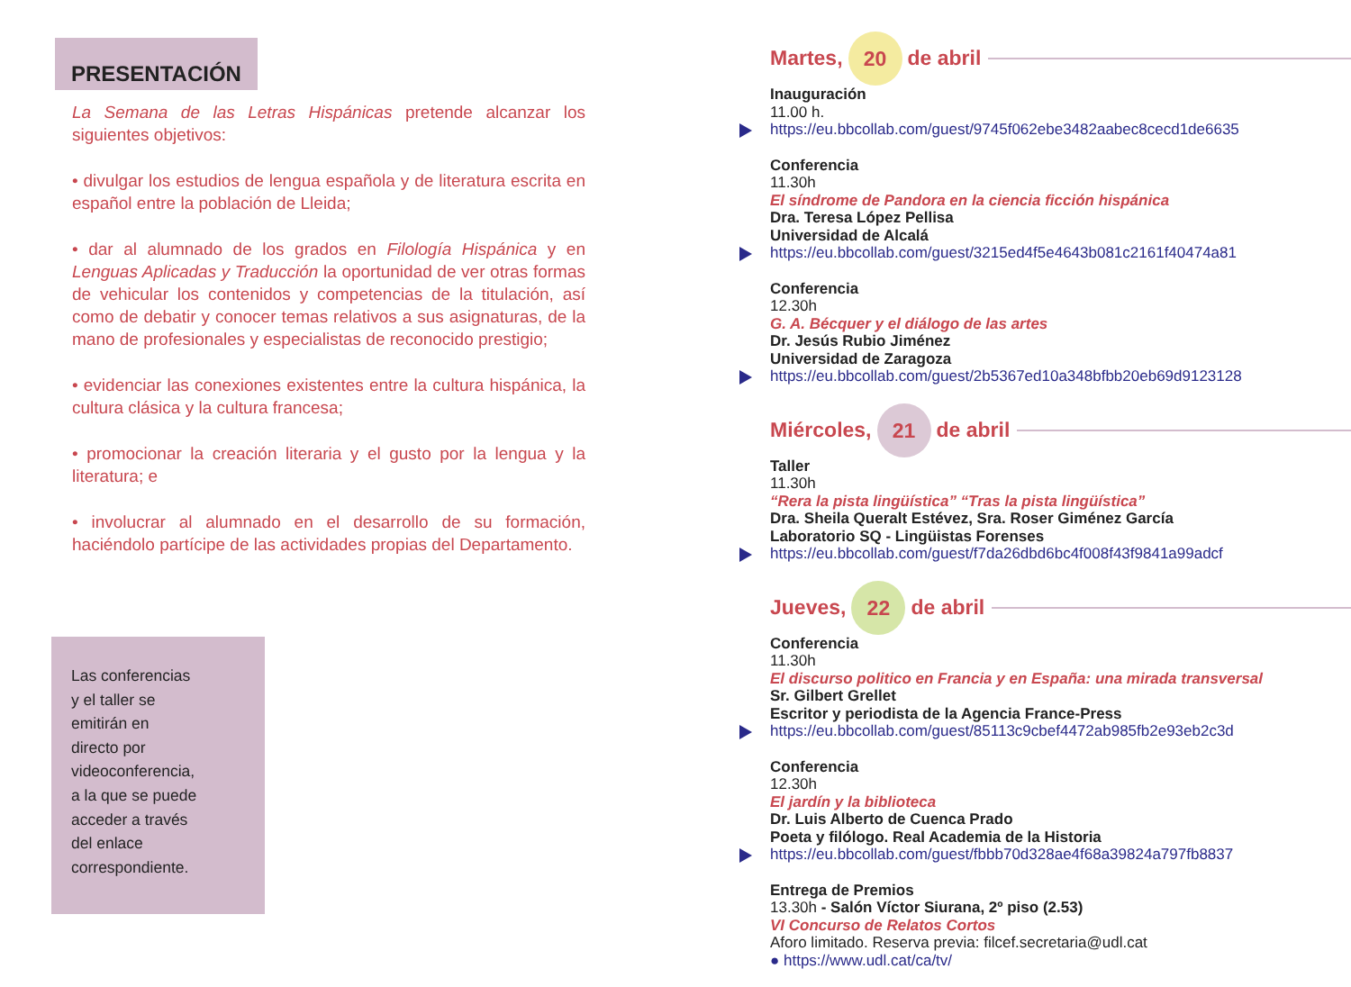PRESENTACIÓN
La Semana de las Letras Hispánicas pretende alcanzar los siguientes objetivos:
• divulgar los estudios de lengua española y de literatura escrita en español entre la población de Lleida;
• dar al alumnado de los grados en Filología Hispánica y en Lenguas Aplicadas y Traducción la oportunidad de ver otras formas de vehicular los contenidos y competencias de la titulación, así como de debatir y conocer temas relativos a sus asignaturas, de la mano de profesionales y especialistas de reconocido prestigio;
• evidenciar las conexiones existentes entre la cultura hispánica, la cultura clásica y la cultura francesa;
• promocionar la creación literaria y el gusto por la lengua y la literatura; e
• involucrar al alumnado en el desarrollo de su formación, haciéndolo partícipe de las actividades propias del Departamento.
Las conferencias
y el taller se
emitirán en
directo por
videoconferencia,
a la que se puede
acceder a través
del enlace
correspondiente.
Martes, 20 de abril
Inauguración
11.00 h.
https://eu.bbcollab.com/guest/9745f062ebe3482aabec8cecd1de6635
Conferencia
11.30h
El síndrome de Pandora en la ciencia ficción hispánica
Dra. Teresa López Pellisa
Universidad de Alcalá
https://eu.bbcollab.com/guest/3215ed4f5e4643b081c2161f40474a81
Conferencia
12.30h
G. A. Bécquer y el diálogo de las artes
Dr. Jesús Rubio Jiménez
Universidad de Zaragoza
https://eu.bbcollab.com/guest/2b5367ed10a348bfbb20eb69d9123128
Miércoles, 21 de abril
Taller
11.30h
“Rera la pista lingüística” “Tras la pista lingüística”
Dra. Sheila Queralt Estévez, Sra. Roser Giménez García
Laboratorio SQ - Lingüistas Forenses
https://eu.bbcollab.com/guest/f7da26dbd6bc4f008f43f9841a99adcf
Jueves, 22 de abril
Conferencia
11.30h
El discurso politico en Francia y en España: una mirada transversal
Sr. Gilbert Grellet
Escritor y periodista de la Agencia France-Press
https://eu.bbcollab.com/guest/85113c9cbef4472ab985fb2e93eb2c3d
Conferencia
12.30h
El jardín y la biblioteca
Dr. Luis Alberto de Cuenca Prado
Poeta y filólogo. Real Academia de la Historia
https://eu.bbcollab.com/guest/fbbb70d328ae4f68a39824a797fb8837
Entrega de Premios
13.30h - Salón Víctor Siurana, 2º piso (2.53)
VI Concurso de Relatos Cortos
Aforo limitado. Reserva previa: filcef.secretaria@udl.cat
● https://www.udl.cat/ca/tv/